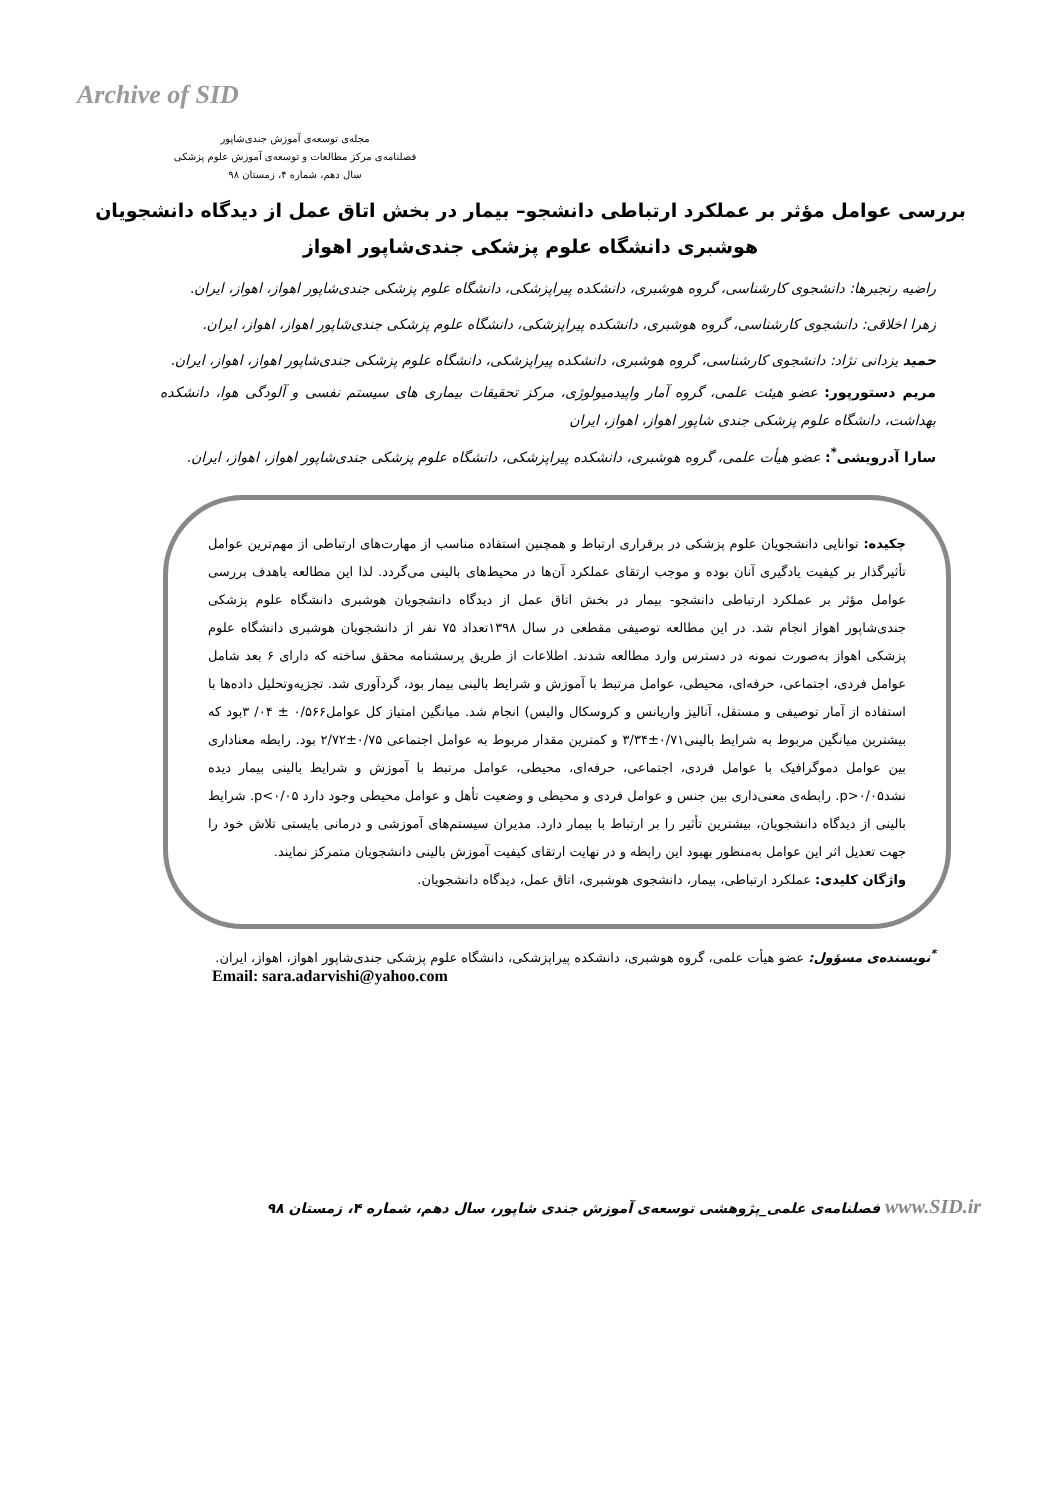Archive of SID
مجله‌ی توسعه‌ی آموزش جندی‌شاپور
فصلنامه‌ی مرکز مطالعات و توسعه‌ی آموزش علوم پزشکی
سال دهم، شماره ۴، زمستان ۹۸
بررسی عوامل مؤثر بر عملکرد ارتباطی دانشجو– بیمار در بخش اتاق عمل از دیدگاه دانشجویان هوشبری دانشگاه علوم پزشکی جندی‌شاپور اهواز
راضیه رنجبرها: دانشجوی کارشناسی، گروه هوشبری، دانشکده پیراپزشکی، دانشگاه علوم پزشکی جندی‌شاپور اهواز، اهواز، ایران.
زهرا اخلاقی: دانشجوی کارشناسی، گروه هوشبری، دانشکده پیراپزشکی، دانشگاه علوم پزشکی جندی‌شاپور اهواز، اهواز، ایران.
حمید یزدانی نژاد: دانشجوی کارشناسی، گروه هوشبری، دانشکده پیراپزشکی، دانشگاه علوم پزشکی جندی‌شاپور اهواز، اهواز، ایران.
مریم دستورپور: عضو هیئت علمی، گروه آمار واپیدمیولوژی، مرکز تحقیقات بیماری های سیستم نفسی و آلودگی هوا، دانشکده بهداشت، دانشگاه علوم پزشکی جندی شاپور اهواز، اهواز، ایران
سارا آدرویشی<sup>*</sup>: عضو هیأت علمی، گروه هوشبری، دانشکده پیراپزشکی، دانشگاه علوم پزشکی جندی‌شاپور اهواز، اهواز، ایران.
چکیده: توانایی دانشجویان علوم پزشکی در برقراری ارتباط و همچنین استفاده مناسب از مهارت‌های ارتباطی از مهم‌ترین عوامل تأثیرگذار بر کیفیت یادگیری آنان بوده و موجب ارتقای عملکرد آن‌ها در محیط‌های بالینی می‌گردد. لذا این مطالعه باهدف بررسی عوامل مؤثر بر عملکرد ارتباطی دانشجو- بیمار در بخش اتاق عمل از دیدگاه دانشجویان هوشبری دانشگاه علوم پزشکی جندی‌شاپور اهواز انجام شد. در این مطالعه توصیفی مقطعی در سال ۱۳۹۸تعداد ۷۵ نفر از دانشجویان هوشبری دانشگاه علوم پزشکی اهواز به‌صورت نمونه در دسترس وارد مطالعه شدند. اطلاعات از طریق پرسشنامه محقق ساخته که دارای ۶ بعد شامل عوامل فردی، اجتماعی، حرفه‌ای، محیطی، عوامل مرتبط با آموزش و شرایط بالینی بیمار بود، گردآوری شد. تجزیه‌وتحلیل داده‌ها با استفاده از آمار توصیفی و مستقل، آنالیز واریانس و کروسکال والیس) انجام شد. میانگین امتیاز کل عوامل۰/۵۶۶ ± ۰۴/ ۳بود که بیشترین میانگین مربوط به شرایط بالینی۰/۷۱±۳/۳۴ و کمترین مقدار مربوط به عوامل اجتماعی ۰/۷۵±۲/۷۲ بود. رابطه معناداری بین عوامل دموگرافیک با عوامل فردی، اجتماعی، حرفه‌ای، محیطی، عوامل مرتبط با آموزش و شرایط بالینی بیمار دیده نشد۰/۰۵<p. رابطه‌ی معنی‌داری بین جنس و عوامل فردی و محیطی و وضعیت تأهل و عوامل محیطی وجود دارد p<۰/۰۵. شرایط بالینی از دیدگاه دانشجویان، بیشترین تأثیر را بر ارتباط با بیمار دارد. مدیران سیستم‌های آموزشی و درمانی بایستی تلاش خود را جهت تعدیل اثر این عوامل به‌منظور بهبود این رابطه و در نهایت ارتقای کیفیت آموزش بالینی دانشجویان متمرکز نمایند.
واژگان کلیدی: عملکرد ارتباطی، بیمار، دانشجوی هوشبری، اتاق عمل، دیدگاه دانشجویان.
<sup>*</sup> نویسنده‌ی مسؤول: عضو هیأت علمی، گروه هوشبری، دانشکده پیراپزشکی، دانشگاه علوم پزشکی جندی‌شاپور اهواز، اهواز، ایران.
Email: sara.adarvishi@yahoo.com
www.SID.ir فصلنامه‌ی علمی_پژوهشی توسعه‌ی آموزش جندی شاپور، سال دهم، شماره ۴، زمستان ۹۸